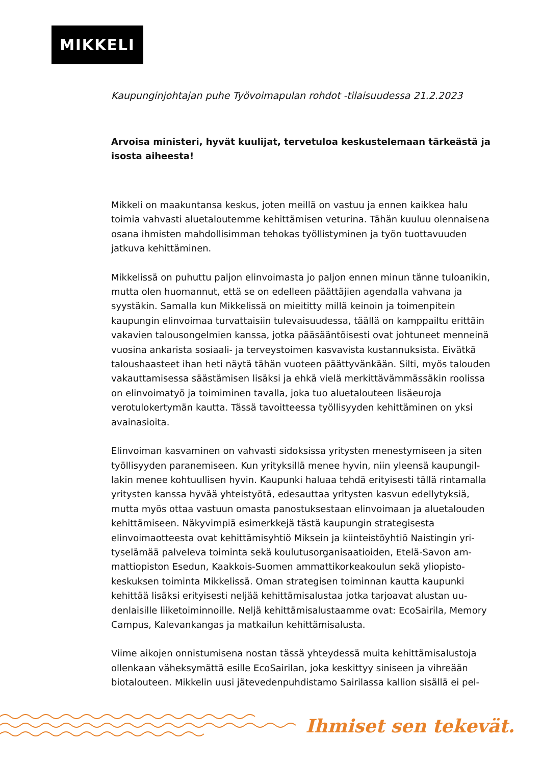MIKKELI
Kaupunginjohtajan puhe Työvoimapulan rohdot -tilaisuudessa 21.2.2023
Arvoisa ministeri, hyvät kuulijat, tervetuloa keskustelemaan tärkeästä ja isosta aiheesta!
Mikkeli on maakuntansa keskus, joten meillä on vastuu ja ennen kaikkea halu toimia vahvasti aluetaloutemme kehittämisen veturina. Tähän kuuluu olennai­sena osana ihmisten mahdollisimman tehokas työllistyminen ja työn tuottavuu­den jatkuva kehittäminen.
Mikkelissä on puhuttu paljon elinvoimasta jo paljon ennen minun tänne tuloa­nikin, mutta olen huomannut, että se on edelleen päättäjien agendalla vahvana ja syystäkin. Samalla kun Mikkelissä on mieititty millä keinoin ja toimenpitein kaupungin elinvoimaa turvattaisiin tulevaisuudessa, täällä on kamppailtu erit­täin vakavien talousongelmien kanssa, jotka pääsääntöisesti ovat johtuneet menneinä vuosina ankarista sosiaali- ja terveystoimen kasvavista kustannuk­sista. Eivätkä taloushaasteet ihan heti näytä tähän vuoteen päättyvänkään. Silti, myös talouden vakauttamisessa säästämisen lisäksi ja ehkä vielä merkittäväm­mässäkin roolissa on elinvoimatyö ja toimiminen tavalla, joka tuo aluetalouteen lisäeuroja verotulokertymän kautta. Tässä tavoitteessa työllisyyden kehittämi­nen on yksi avainasioita.
Elinvoiman kasvaminen on vahvasti sidoksissa yritysten menestymiseen ja siten työllisyyden paranemiseen. Kun yrityksillä menee hyvin, niin yleensä kaupungil­lakin menee kohtuullisen hyvin. Kaupunki haluaa tehdä erityisesti tällä rinta­malla yritysten kanssa hyvää yhteistyötä, edesauttaa yritysten kasvun edellytyk­siä, mutta myös ottaa vastuun omasta panostuksestaan elinvoimaan ja alueta­louden kehittämiseen. Näkyvimpiä esimerkkejä tästä kaupungin strategisesta elinvoimaotteesta ovat kehittämisyhtiö Miksein ja kiinteistöyhtiö Naistingin yri­tyselämää palveleva toiminta sekä koulutusorganisaatioiden, Etelä-Savon am­mattiopiston Esedun, Kaakkois-Suomen ammattikorkeakoulun sekä yliopisto­keskuksen toiminta Mikkelissä. Oman strategisen toiminnan kautta kaupunki kehittää lisäksi erityisesti neljää kehittämisalustaa jotka tarjoavat alustan uu­denlaisille liiketoiminnoille. Neljä kehittämisalustaamme ovat: EcoSairila, Me­mory Campus, Kalevankangas ja matkailun kehittämisalusta.
Viime aikojen onnistumisena nostan tässä yhteydessä muita kehittämisalustoja ollenkaan väheksymättä esille EcoSairilan, joka keskittyy siniseen ja vihreään biotalouteen. Mikkelin uusi jätevedenpuhdistamo Sairilassa kallion sisällä ei pel-
Ihmiset sen tekevät.